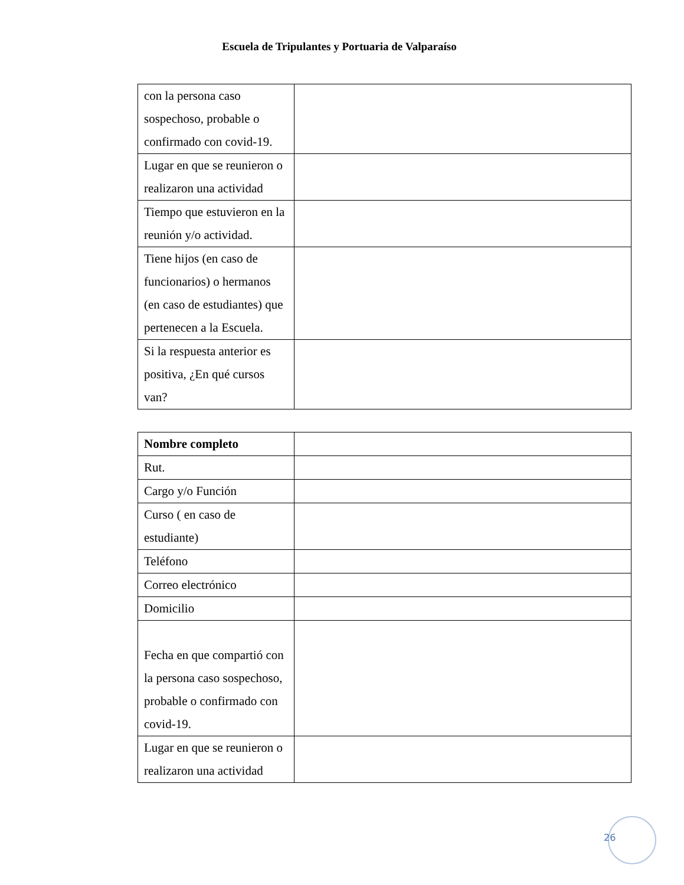Escuela de Tripulantes y Portuaria de Valparaíso
| con la persona caso sospechoso, probable o confirmado con covid-19. | |
| Lugar en que se reunieron o realizaron una actividad | |
| Tiempo que estuvieron en la reunión y/o actividad. | |
| Tiene hijos (en caso de funcionarios) o hermanos (en caso de estudiantes) que pertenecen a la Escuela. | |
| Si la respuesta anterior es positiva, ¿En qué cursos van? | |
| Nombre completo | |
| Rut. | |
| Cargo y/o Función | |
| Curso ( en caso de estudiante) | |
| Teléfono | |
| Correo electrónico | |
| Domicilio | |
| Fecha en que compartió con la persona caso sospechoso, probable o confirmado con covid-19. | |
| Lugar en que se reunieron o realizaron una actividad | |
26